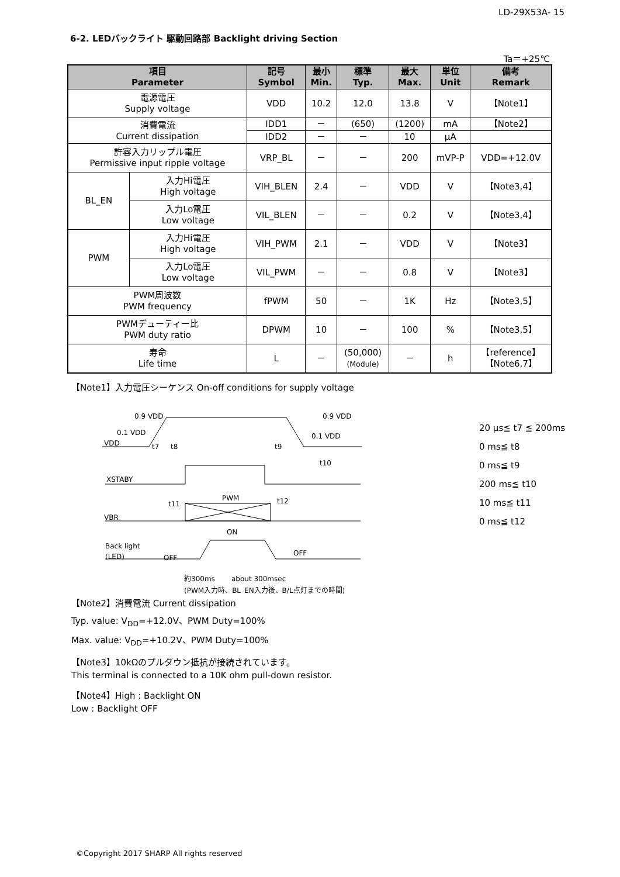LD-29X53A- 15
6-2. LEDバックライト 駆動回路部 Backlight driving Section
Ta＝+25℃
| 項目 Parameter | | 記号 Symbol | 最小 Min. | 標準 Typ. | 最大 Max. | 単位 Unit | 備考 Remark |
| --- | --- | --- | --- | --- | --- | --- | --- |
| 電源電圧 Supply voltage | | VDD | 10.2 | 12.0 | 13.8 | V | 【Note1】 |
| 消費電流 Current dissipation | | IDD1 | － | (650) | (1200) | mA | 【Note2】 |
| | | IDD2 | － | － | 10 | μA | |
| 許容入力リップル電圧 Permissive input ripple voltage | | VRP_BL | － | － | 200 | mVP-P | VDD=+12.0V |
| BL_EN | 入力Hi電圧 High voltage | VIH_BLEN | 2.4 | － | VDD | V | 【Note3,4】 |
| | 入力Lo電圧 Low voltage | VIL_BLEN | － | － | 0.2 | V | 【Note3,4】 |
| PWM | 入力Hi電圧 High voltage | VIH_PWM | 2.1 | － | VDD | V | 【Note3】 |
| | 入力Lo電圧 Low voltage | VIL_PWM | － | － | 0.8 | V | 【Note3】 |
| PWM周波数 PWM frequency | | fPWM | 50 | － | 1K | Hz | 【Note3,5】 |
| PWMデューティー比 PWM duty ratio | | DPWM | 10 | － | 100 | % | 【Note3,5】 |
| 寿命 Life time | | L | － | (50,000) (Module) | － | h | 【reference】 【Note6,7】 |
【Note1】入力電圧シーケンス On-off conditions for supply voltage
0.9 VDD
0.1 VDD
VDD
0.9 VDD
0.1 VDD
t7
t8
t9
t10
XSTABY
PWM
t11
t12
VBR
ON
Back light
(LED)
OFF
OFF
約300ms
about 300msec
(PWM入力時、BL_EN入力後、B/L点灯までの時間)
20 μs≦ t7 ≦ 200ms
0 ms≦ t8
0 ms≦ t9
200 ms≦ t10
10 ms≦ t11
0 ms≦ t12
【Note2】消費電流 Current dissipation
Typ. value: V<sub>DD</sub>=+12.0V、PWM Duty=100%
Max. value: V<sub>DD</sub>=+10.2V、PWM Duty=100%
【Note3】10kΩのプルダウン抵抗が接続されています。
This terminal is connected to a 10K ohm pull-down resistor.
【Note4】High : Backlight ON
Low : Backlight OFF
©Copyright 2017 SHARP All rights reserved